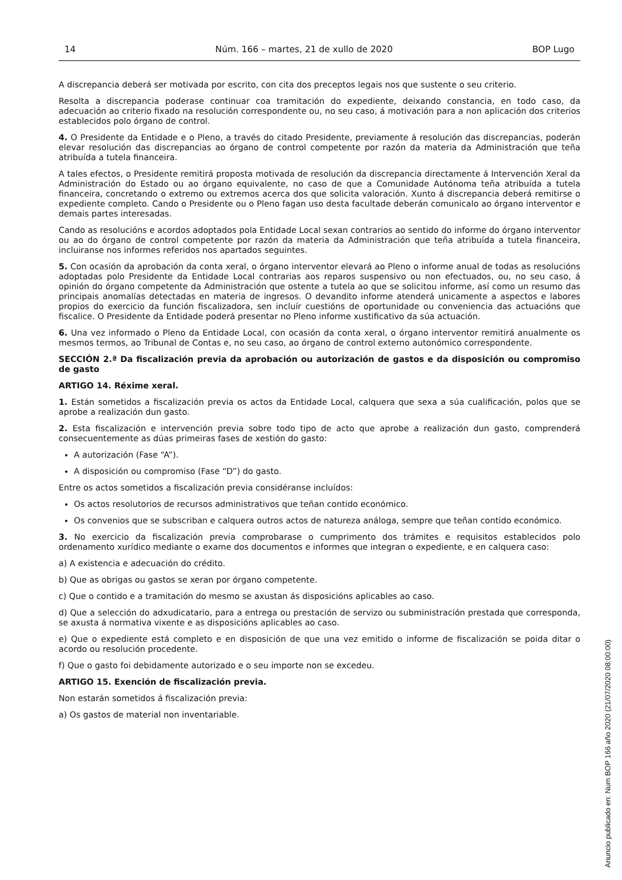14 Núm. 166 – martes, 21 de xullo de 2020 BOP Lugo
A discrepancia deberá ser motivada por escrito, con cita dos preceptos legais nos que sustente o seu criterio.
Resolta a discrepancia poderase continuar coa tramitación do expediente, deixando constancia, en todo caso, da adecuación ao criterio fixado na resolución correspondente ou, no seu caso, á motivación para a non aplicación dos criterios establecidos polo órgano de control.
4. O Presidente da Entidade e o Pleno, a través do citado Presidente, previamente á resolución das discrepancias, poderán elevar resolución das discrepancias ao órgano de control competente por razón da materia da Administración que teña atribuída a tutela financeira.
A tales efectos, o Presidente remitirá proposta motivada de resolución da discrepancia directamente á Intervención Xeral da Administración do Estado ou ao órgano equivalente, no caso de que a Comunidade Autónoma teña atribuída a tutela financeira, concretando o extremo ou extremos acerca dos que solicita valoración. Xunto á discrepancia deberá remitirse o expediente completo. Cando o Presidente ou o Pleno fagan uso desta facultade deberán comunicalo ao órgano interventor e demais partes interesadas.
Cando as resolucións e acordos adoptados pola Entidade Local sexan contrarios ao sentido do informe do órgano interventor ou ao do órgano de control competente por razón da materia da Administración que teña atribuída a tutela financeira, incluiranse nos informes referidos nos apartados seguintes.
5. Con ocasión da aprobación da conta xeral, o órgano interventor elevará ao Pleno o informe anual de todas as resolucións adoptadas polo Presidente da Entidade Local contrarias aos reparos suspensivo ou non efectuados, ou, no seu caso, á opinión do órgano competente da Administración que ostente a tutela ao que se solicitou informe, así como un resumo das principais anomalías detectadas en materia de ingresos. O devandito informe atenderá unicamente a aspectos e labores propios do exercicio da función fiscalizadora, sen incluír cuestións de oportunidade ou conveniencia das actuacións que fiscalice. O Presidente da Entidade poderá presentar no Pleno informe xustificativo da súa actuación.
6. Una vez informado o Pleno da Entidade Local, con ocasión da conta xeral, o órgano interventor remitirá anualmente os mesmos termos, ao Tribunal de Contas e, no seu caso, ao órgano de control externo autonómico correspondente.
SECCIÓN 2.ª Da fiscalización previa da aprobación ou autorización de gastos e da disposición ou compromiso de gasto
ARTIGO 14. Réxime xeral.
1. Están sometidos a fiscalización previa os actos da Entidade Local, calquera que sexa a súa cualificación, polos que se aprobe a realización dun gasto.
2. Esta fiscalización e intervención previa sobre todo tipo de acto que aprobe a realización dun gasto, comprenderá consecuentemente as dúas primeiras fases de xestión do gasto:
A autorización (Fase “A”).
A disposición ou compromiso (Fase “D”) do gasto.
Entre os actos sometidos a fiscalización previa considéranse incluídos:
Os actos resolutorios de recursos administrativos que teñan contido económico.
Os convenios que se subscriban e calquera outros actos de natureza análoga, sempre que teñan contido económico.
3. No exercicio da fiscalización previa comprobarase o cumprimento dos trámites e requisitos establecidos polo ordenamento xurídico mediante o exame dos documentos e informes que integran o expediente, e en calquera caso:
a) A existencia e adecuación do crédito.
b) Que as obrigas ou gastos se xeran por órgano competente.
c) Que o contido e a tramitación do mesmo se axustan ás disposicións aplicables ao caso.
d) Que a selección do adxudicatario, para a entrega ou prestación de servizo ou subministración prestada que corresponda, se axusta á normativa vixente e as disposicións aplicables ao caso.
e) Que o expediente está completo e en disposición de que una vez emitido o informe de fiscalización se poida ditar o acordo ou resolución procedente.
f) Que o gasto foi debidamente autorizado e o seu importe non se excedeu.
ARTIGO 15. Exención de fiscalización previa.
Non estarán sometidos á fiscalización previa:
a) Os gastos de material non inventariable.
Anuncio publicado en: Num BOP 166 año 2020 (21/07/2020 08:00:00)